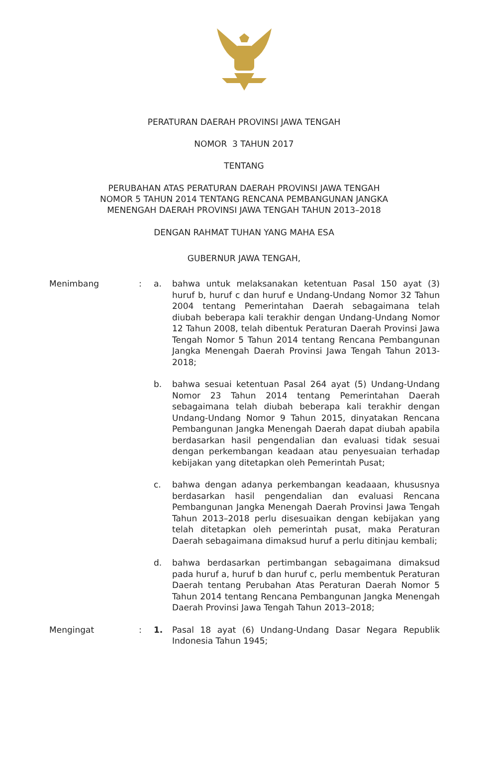PERATURAN DAERAH PROVINSI JAWA TENGAH
NOMOR 3 TAHUN 2017
TENTANG
PERUBAHAN ATAS PERATURAN DAERAH PROVINSI JAWA TENGAH
NOMOR 5 TAHUN 2014 TENTANG RENCANA PEMBANGUNAN JANGKA
MENENGAH DAERAH PROVINSI JAWA TENGAH TAHUN 2013–2018
DENGAN RAHMAT TUHAN YANG MAHA ESA
GUBERNUR JAWA TENGAH,
Menimbang : a. bahwa untuk melaksanakan ketentuan Pasal 150 ayat (3) huruf b, huruf c dan huruf e Undang-Undang Nomor 32 Tahun 2004 tentang Pemerintahan Daerah sebagaimana telah diubah beberapa kali terakhir dengan Undang-Undang Nomor 12 Tahun 2008, telah dibentuk Peraturan Daerah Provinsi Jawa Tengah Nomor 5 Tahun 2014 tentang Rencana Pembangunan Jangka Menengah Daerah Provinsi Jawa Tengah Tahun 2013-2018;
b. bahwa sesuai ketentuan Pasal 264 ayat (5) Undang-Undang Nomor 23 Tahun 2014 tentang Pemerintahan Daerah sebagaimana telah diubah beberapa kali terakhir dengan Undang-Undang Nomor 9 Tahun 2015, dinyatakan Rencana Pembangunan Jangka Menengah Daerah dapat diubah apabila berdasarkan hasil pengendalian dan evaluasi tidak sesuai dengan perkembangan keadaan atau penyesuaian terhadap kebijakan yang ditetapkan oleh Pemerintah Pusat;
c. bahwa dengan adanya perkembangan keadaaan, khususnya berdasarkan hasil pengendalian dan evaluasi Rencana Pembangunan Jangka Menengah Daerah Provinsi Jawa Tengah Tahun 2013–2018 perlu disesuaikan dengan kebijakan yang telah ditetapkan oleh pemerintah pusat, maka Peraturan Daerah sebagaimana dimaksud huruf a perlu ditinjau kembali;
d. bahwa berdasarkan pertimbangan sebagaimana dimaksud pada huruf a, huruf b dan huruf c, perlu membentuk Peraturan Daerah tentang Perubahan Atas Peraturan Daerah Nomor 5 Tahun 2014 tentang Rencana Pembangunan Jangka Menengah Daerah Provinsi Jawa Tengah Tahun 2013–2018;
Mengingat : 1. Pasal 18 ayat (6) Undang-Undang Dasar Negara Republik Indonesia Tahun 1945;